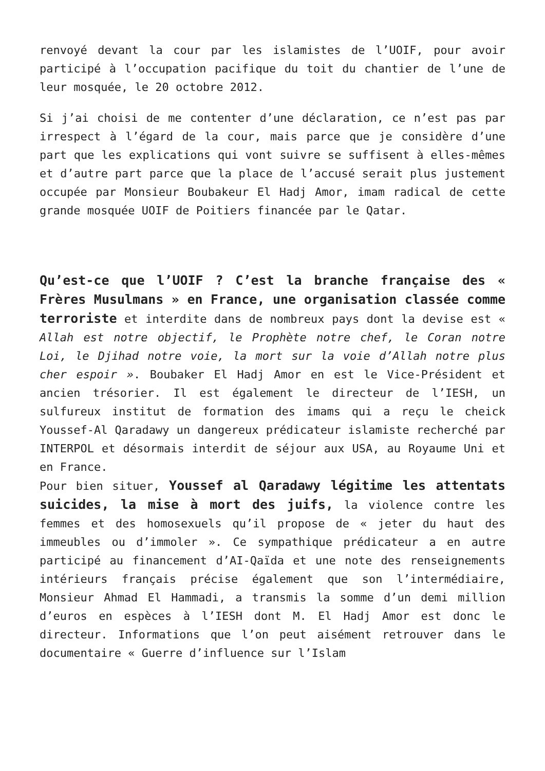renvoyé devant la cour par les islamistes de l’UOIF, pour avoir participé à l’occupation pacifique du toit du chantier de l’une de leur mosquée, le 20 octobre 2012.
Si j’ai choisi de me contenter d’une déclaration, ce n’est pas par irrespect à l’égard de la cour, mais parce que je considère d’une part que les explications qui vont suivre se suffisent à elles-mêmes et d’autre part parce que la place de l’accusé serait plus justement occupée par Monsieur Boubakeur El Hadj Amor, imam radical de cette grande mosquée UOIF de Poitiers financée par le Qatar.
Qu’est-ce que l’UOIF ? C’est la branche française des « Frères Musulmans » en France, une organisation classée comme terroriste et interdite dans de nombreux pays dont la devise est « Allah est notre objectif, le Prophète notre chef, le Coran notre Loi, le Djihad notre voie, la mort sur la voie d’Allah notre plus cher espoir ». Boubaker El Hadj Amor en est le Vice-Président et ancien trésorier. Il est également le directeur de l’IESH, un sulfureux institut de formation des imams qui a reçu le cheick Youssef-Al Qaradawy un dangereux prédicateur islamiste recherché par INTERPOL et désormais interdit de séjour aux USA, au Royaume Uni et en France.
Pour bien situer, Youssef al Qaradawy légitime les attentats suicides, la mise à mort des juifs, la violence contre les femmes et des homosexuels qu’il propose de « jeter du haut des immeubles ou d’immoler ». Ce sympathique prédicateur a en autre participé au financement d’AI-Qaïda et une note des renseignements intérieurs français précise également que son l’intermédiaire, Monsieur Ahmad El Hammadi, a transmis la somme d’un demi million d’euros en espèces à l’IESH dont M. El Hadj Amor est donc le directeur. Informations que l’on peut aisément retrouver dans le documentaire « Guerre d’influence sur l’Islam